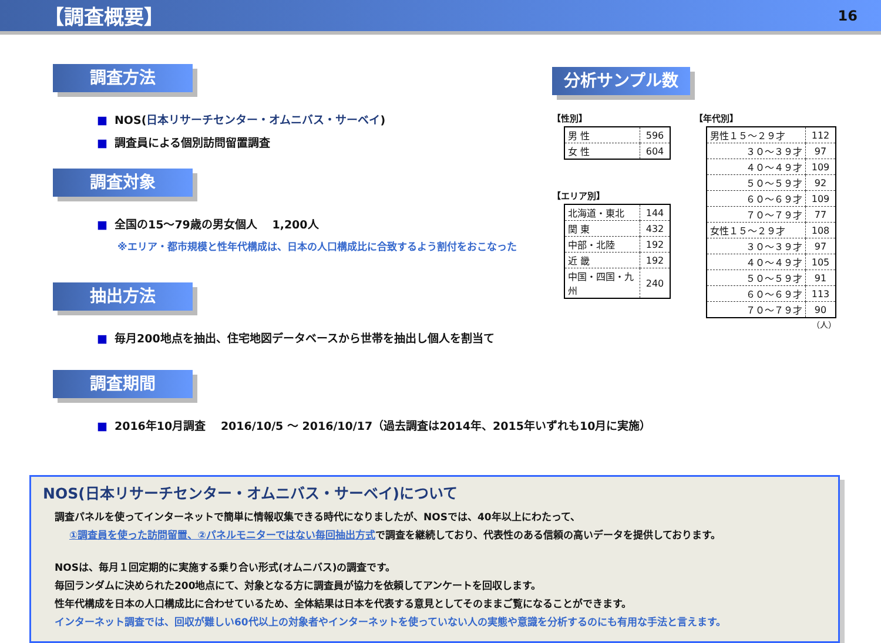【調査概要】
16
調査方法
■ NOS(日本リサーチセンター・オムニバス・サーベイ)
■ 調査員による個別訪問留置調査
調査対象
■ 全国の15～79歳の男女個人　 1,200人
※エリア・都市規模と性年代構成は、日本の人口構成比に合致するよう割付をおこなった
抽出方法
■ 毎月200地点を抽出、住宅地図データベースから世帯を抽出し個人を割当て
調査期間
■ 2016年10月調査　 2016/10/5 ～ 2016/10/17（過去調査は2014年、2015年いずれも10月に実施）
分析サンプル数
【性別】
| 男 性 | 596 |
| 女 性 | 604 |
【エリア別】
| 北海道・東北 | 144 |
| 関 東 | 432 |
| 中部・北陸 | 192 |
| 近 畿 | 192 |
| 中国・四国・九州 | 240 |
【年代別】
| 男性１５～２９才 | 112 |
| ３０～３９才 | 97 |
| ４０～４９才 | 109 |
| ５０～５９才 | 92 |
| ６０～６９才 | 109 |
| ７０～７９才 | 77 |
| 女性１５～２９才 | 108 |
| ３０～３９才 | 97 |
| ４０～４９才 | 105 |
| ５０～５９才 | 91 |
| ６０～６９才 | 113 |
| ７０～７９才 | 90 |
（人）
NOS(日本リサーチセンター・オムニバス・サーベイ)について
調査パネルを使ってインターネットで簡単に情報収集できる時代になりましたが、NOSでは、40年以上にわたって、
①調査員を使った訪問留置、②パネルモニターではない毎回抽出方式で調査を継続しており、代表性のある信頼の高いデータを提供しております。
NOSは、毎月１回定期的に実施する乗り合い形式(オムニバス)の調査です。
毎回ランダムに決められた200地点にて、対象となる方に調査員が協力を依頼してアンケートを回収します。
性年代構成を日本の人口構成比に合わせているため、全体結果は日本を代表する意見としてそのままご覧になることができます。
インターネット調査では、回収が難しい60代以上の対象者やインターネットを使っていない人の実態や意識を分析するのにも有用な手法と言えます。